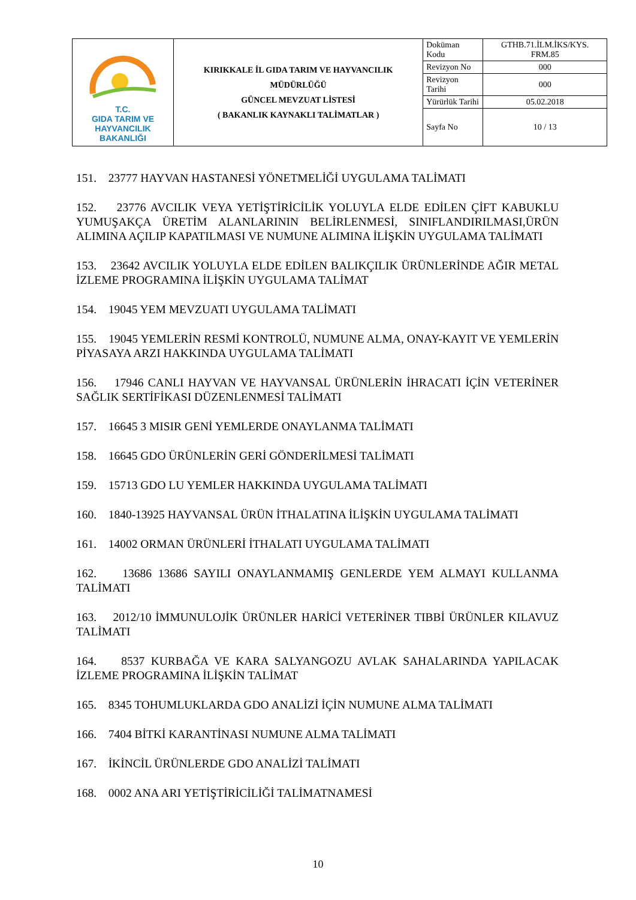| T.C. GIDA TARIM VE HAYVANCILIK BAKANLIĞI | KIRIKKALE İL GIDA TARIM VE HAYVANCILIK MÜDÜRLÜĞÜ GÜNCEL MEVZUAT LİSTESİ ( BAKANLIK KAYNAKLI TALİMATLAR ) | Doküman Kodu | GTHB.71.İLM.İKS/KYS. FRM.85 |
| | | Revizyon No | 000 |
| | | Revizyon Tarihi | 000 |
| | | Yürürlük Tarihi | 05.02.2018 |
| | | Sayfa No | 10 / 13 |
151. 23777 HAYVAN HASTANESİ YÖNETMELİĞİ UYGULAMA TALİMATI
152. 23776 AVCILIK VEYA YETİŞTİRİCİLİK YOLUYLA ELDE EDİLEN ÇİFT KABUKLU YUMUŞAKÇA ÜRETİM ALANLARININ BELİRLENMESİ, SINIFLANDIRILMASI,ÜRÜN ALIMINA AÇILIP KAPATILMASI VE NUMUNE ALIMINA İLİŞKİN UYGULAMA TALİMATI
153. 23642 AVCILIK YOLUYLA ELDE EDİLEN BALIKÇILIK ÜRÜNLERİNDE AĞIR METAL İZLEME PROGRAMINA İLİŞKİN UYGULAMA TALİMAT
154. 19045 YEM MEVZUATI UYGULAMA TALİMATI
155. 19045 YEMLERİN RESMİ KONTROLÜ, NUMUNE ALMA, ONAY-KAYIT VE YEMLERİN PİYASAYA ARZI HAKKINDA UYGULAMA TALİMATI
156. 17946 CANLI HAYVAN VE HAYVANSAL ÜRÜNLERİN İHRACATI İÇİN VETERİNER SAĞLIK SERTİFİKASI DÜZENLENMESİ TALİMATI
157. 16645 3 MISIR GENİ YEMLERDE ONAYLANMA TALİMATI
158. 16645 GDO ÜRÜNLERİN GERİ GÖNDERİLMESİ TALİMATI
159. 15713 GDO LU YEMLER HAKKINDA UYGULAMA TALİMATI
160. 1840-13925 HAYVANSAL ÜRÜN İTHALATINA İLİŞKİN UYGULAMA TALİMATI
161. 14002 ORMAN ÜRÜNLERİ İTHALATI UYGULAMA TALİMATI
162. 13686 13686 SAYILI ONAYLANMAMIŞ GENLERDE YEM ALMAYI KULLANMA TALİMATI
163. 2012/10 İMMUNULOJİK ÜRÜNLER HARİCİ VETERİNER TIBBİ ÜRÜNLER KILAVUZ TALİMATI
164. 8537 KURBAĞA VE KARA SALYANGOZU AVLAK SAHALARINDA YAPILACAK İZLEME PROGRAMINA İLİŞKİN TALİMAT
165. 8345 TOHUMLUKLARDA GDO ANALİZİ İÇİN NUMUNE ALMA TALİMATI
166. 7404 BİTKİ KARANTİNASI NUMUNE ALMA TALİMATI
167. İKİNCİL ÜRÜNLERDE GDO ANALİZİ TALİMATI
168. 0002 ANA ARI YETİŞTİRİCİLİĞİ TALİMATNAMESİ
10